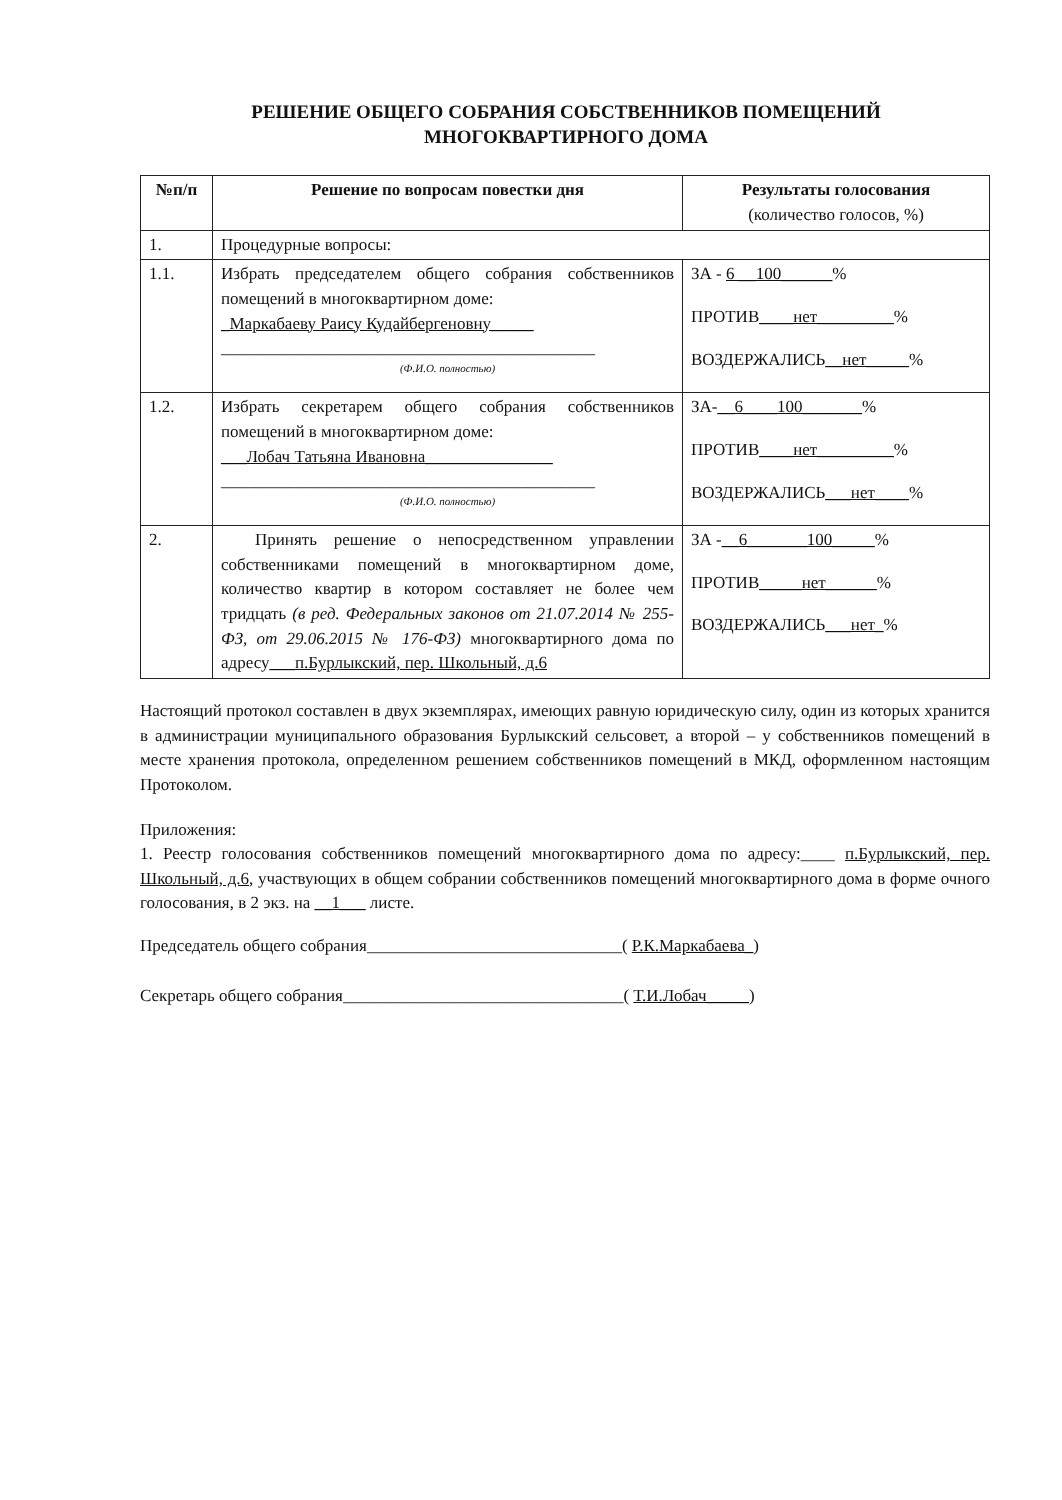РЕШЕНИЕ ОБЩЕГО СОБРАНИЯ СОБСТВЕННИКОВ ПОМЕЩЕНИЙ
МНОГОКВАРТИРНОГО ДОМА
| №п/п | Решение по вопросам повестки дня | Результаты голосования (количество голосов, %) |
| --- | --- | --- |
| 1. | Процедурные вопросы: | |
| 1.1. | Избрать председателем общего собрания собственников помещений в многоквартирном доме: _Маркабаеву Раису Кудайбергеновну_____ ____________________________________________ (Ф.И.О. полностью) | ЗА - 6 __100______ % ПРОТИВ ____нет_________ % ВОЗДЕРЖАЛИСЬ __нет_____ % |
| 1.2. | Избрать секретарем общего собрания собственников помещений в многоквартирном доме: ___Лобач Татьяна Ивановна_______________ ____________________________________________ (Ф.И.О. полностью) | ЗА- __6____100_______ % ПРОТИВ ____нет_________ % ВОЗДЕРЖАЛИСЬ ___нет____ % |
| 2. | Принять решение о непосредственном управлении собственниками помещений в многоквартирном доме, количество квартир в котором составляет не более чем тридцать (в ред. Федеральных законов от 21.07.2014 № 255-ФЗ, от 29.06.2015 № 176-ФЗ) многоквартирного дома по адресу ___п.Бурлыкский, пер. Школьный, д.6 | ЗА - __6_______100_____ % ПРОТИВ _____нет______ % ВОЗДЕРЖАЛИСЬ ___нет_ % |
Настоящий протокол составлен в двух экземплярах, имеющих равную юридическую силу, один из которых хранится в администрации муниципального образования Бурлыкский сельсовет, а второй – у собственников помещений в месте хранения протокола, определенном решением собственников помещений в МКД, оформленном настоящим Протоколом.
Приложения:
1. Реестр голосования собственников помещений многоквартирного дома по адресу:____ п.Бурлыкский, пер. Школьный, д.6, участвующих в общем собрании собственников помещений многоквартирного дома в форме очного голосования, в 2 экз. на __1___ листе.
Председатель общего собрания______________________________( Р.К.Маркабаева_)
Секретарь общего собрания_________________________________( Т.И.Лобач_____)